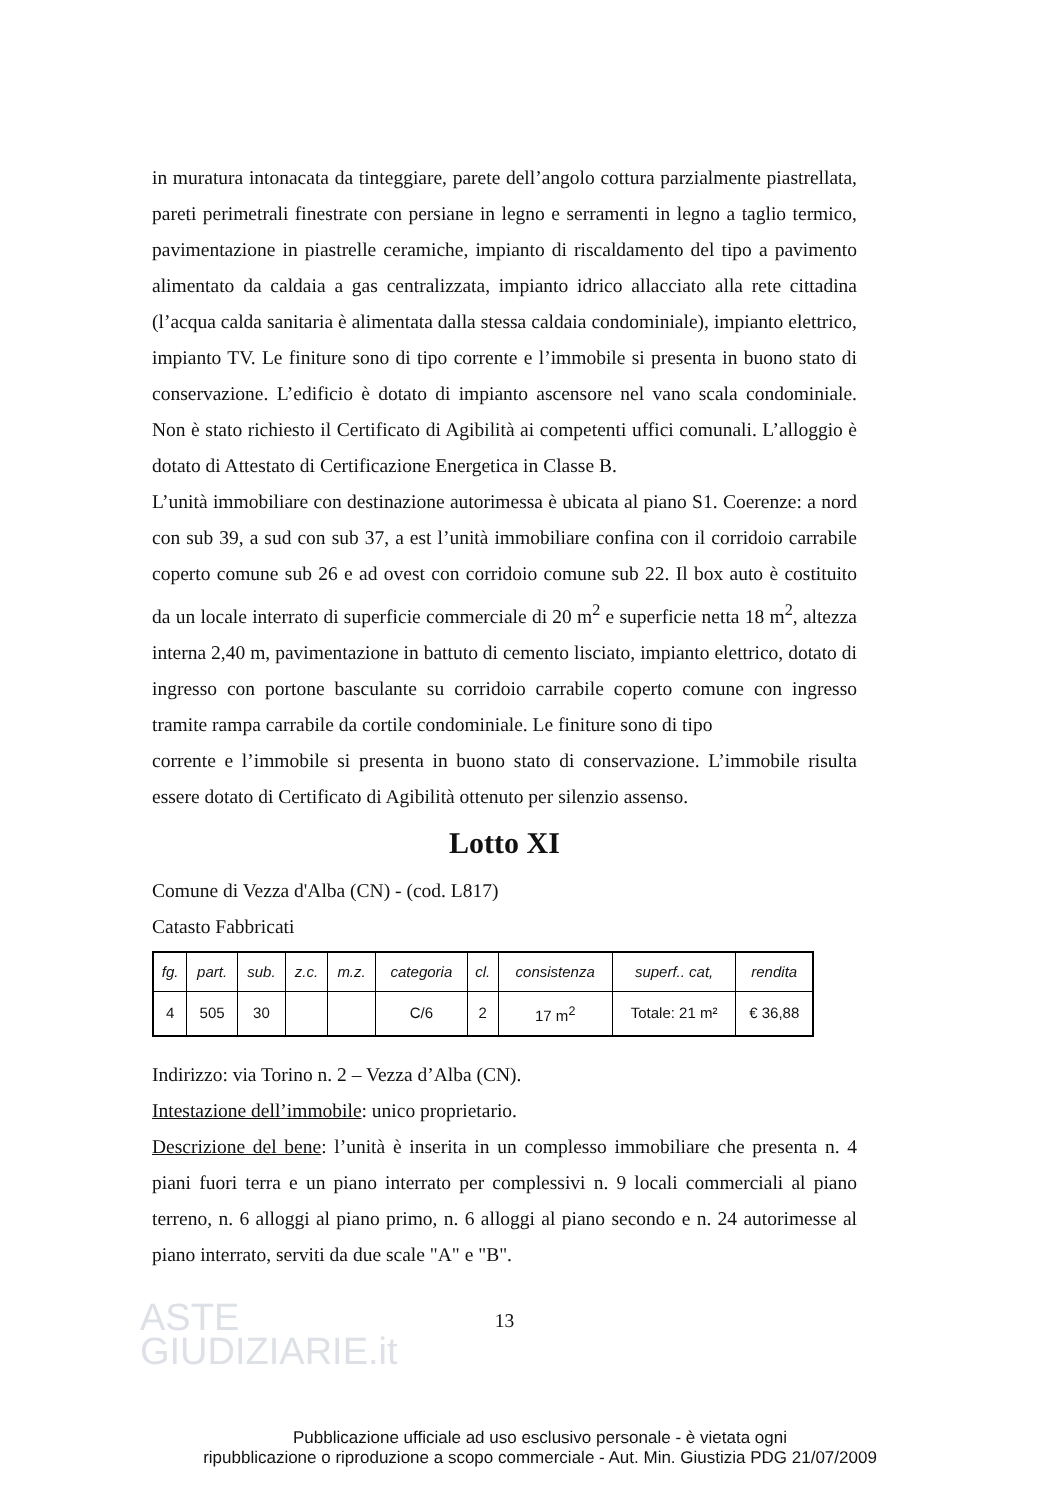in muratura intonacata da tinteggiare, parete dell’angolo cottura parzialmente piastrellata, pareti perimetrali finestrate con persiane in legno e serramenti in legno a taglio termico, pavimentazione in piastrelle ceramiche, impianto di riscaldamento del tipo a pavimento alimentato da caldaia a gas centralizzata, impianto idrico allacciato alla rete cittadina (l’acqua calda sanitaria è alimentata dalla stessa caldaia condominiale), impianto elettrico, impianto TV. Le finiture sono di tipo corrente e l’immobile si presenta in buono stato di conservazione. L’edificio è dotato di impianto ascensore nel vano scala condominiale. Non è stato richiesto il Certificato di Agibilità ai competenti uffici comunali. L’alloggio è dotato di Attestato di Certificazione Energetica in Classe B.
L’unità immobiliare con destinazione autorimessa è ubicata al piano S1. Coerenze: a nord con sub 39, a sud con sub 37, a est l’unità immobiliare confina con il corridoio carrabile coperto comune sub 26 e ad ovest con corridoio comune sub 22. Il box auto è costituito da un locale interrato di superficie commerciale di 20 m<sup>2</sup> e superficie netta 18 m<sup>2</sup>, altezza interna 2,40 m, pavimentazione in battuto di cemento lisciato, impianto elettrico, dotato di ingresso con portone basculante su corridoio carrabile coperto comune con ingresso tramite rampa carrabile da cortile condominiale. Le finiture sono di tipo
corrente e l’immobile si presenta in buono stato di conservazione. L’immobile risulta essere dotato di Certificato di Agibilità ottenuto per silenzio assenso.
Lotto XI
Comune di Vezza d'Alba (CN) - (cod. L817)
Catasto Fabbricati
| fg. | part. | sub. | z.c. | m.z. | categoria | cl. | consistenza | superf.. cat, | rendita |
| --- | --- | --- | --- | --- | --- | --- | --- | --- | --- |
| 4 | 505 | 30 | | | C/6 | 2 | 17 m<sup>2</sup> | Totale: 21 m² | € 36,88 |
Indirizzo: via Torino n. 2 – Vezza d’Alba (CN).
Intestazione dell’immobile: unico proprietario.
Descrizione del bene: l’unità è inserita in un complesso immobiliare che presenta n. 4 piani fuori terra e un piano interrato per complessivi n. 9 locali commerciali al piano terreno, n. 6 alloggi al piano primo, n. 6 alloggi al piano secondo e n. 24 autorimesse al piano interrato, serviti da due scale "A" e "B".
13
ASTE
GIUDIZIARIE.it
Pubblicazione ufficiale ad uso esclusivo personale - è vietata ogni
ripubblicazione o riproduzione a scopo commerciale - Aut. Min. Giustizia PDG 21/07/2009